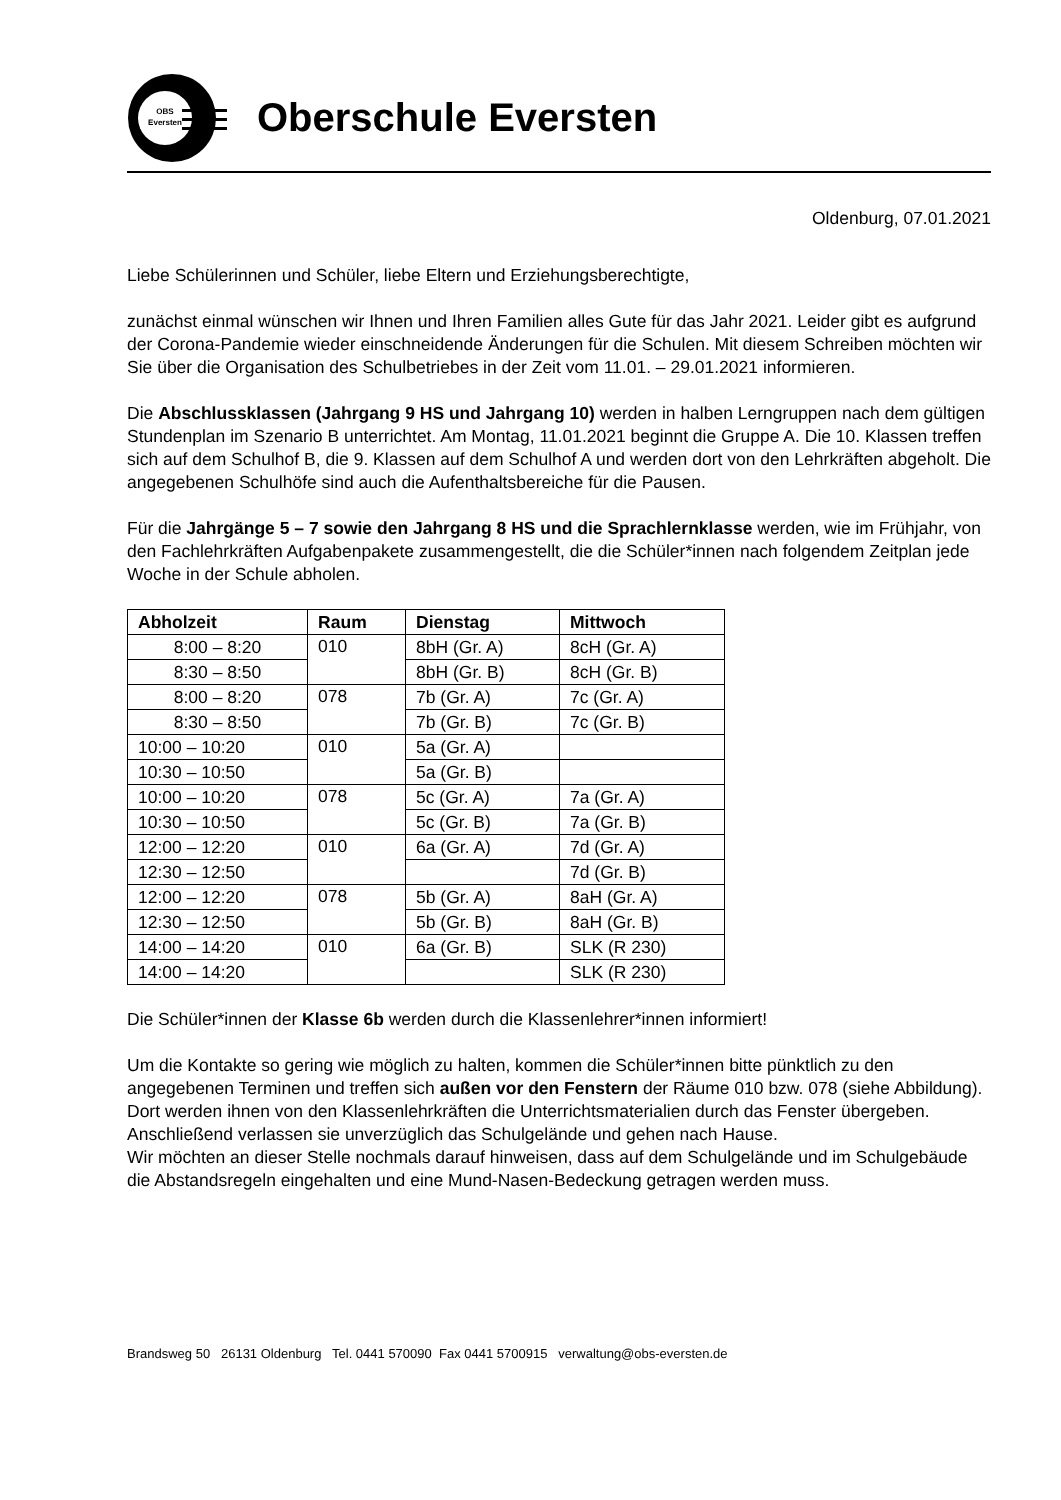OBS
Eversten
Oberschule Eversten
Oldenburg, 07.01.2021
Liebe Schülerinnen und Schüler, liebe Eltern und Erziehungsberechtigte,
zunächst einmal wünschen wir Ihnen und Ihren Familien alles Gute für das Jahr 2021. Leider gibt es aufgrund der Corona-Pandemie wieder einschneidende Änderungen für die Schulen. Mit diesem Schreiben möchten wir Sie über die Organisation des Schulbetriebes in der Zeit vom 11.01. – 29.01.2021 informieren.
Die Abschlussklassen (Jahrgang 9 HS und Jahrgang 10) werden in halben Lerngruppen nach dem gültigen Stundenplan im Szenario B unterrichtet. Am Montag, 11.01.2021 beginnt die Gruppe A. Die 10. Klassen treffen sich auf dem Schulhof B, die 9. Klassen auf dem Schulhof A und werden dort von den Lehrkräften abgeholt. Die angegebenen Schulhöfe sind auch die Aufenthaltsbereiche für die Pausen.
Für die Jahrgänge 5 – 7 sowie den Jahrgang 8 HS und die Sprachlernklasse werden, wie im Frühjahr, von den Fachlehrkräften Aufgabenpakete zusammengestellt, die die Schüler*innen nach folgendem Zeitplan jede Woche in der Schule abholen.
| Abholzeit | Raum | Dienstag | Mittwoch |
| --- | --- | --- | --- |
| 8:00 – 8:20 | 010 | 8bH (Gr. A) | 8cH (Gr. A) |
| 8:30 – 8:50 | | 8bH (Gr. B) | 8cH (Gr. B) |
| 8:00 – 8:20 | 078 | 7b (Gr. A) | 7c (Gr. A) |
| 8:30 – 8:50 | | 7b (Gr. B) | 7c (Gr. B) |
| 10:00 – 10:20 | 010 | 5a (Gr. A) | |
| 10:30 – 10:50 | | 5a (Gr. B) | |
| 10:00 – 10:20 | 078 | 5c (Gr. A) | 7a (Gr. A) |
| 10:30 – 10:50 | | 5c (Gr. B) | 7a (Gr. B) |
| 12:00 – 12:20 | 010 | 6a (Gr. A) | 7d (Gr. A) |
| 12:30 – 12:50 | | | 7d (Gr. B) |
| 12:00 – 12:20 | 078 | 5b (Gr. A) | 8aH (Gr. A) |
| 12:30 – 12:50 | | 5b (Gr. B) | 8aH (Gr. B) |
| 14:00 – 14:20 | 010 | 6a (Gr. B) | SLK (R 230) |
| 14:00 – 14:20 | | | SLK (R 230) |
Die Schüler*innen der Klasse 6b werden durch die Klassenlehrer*innen informiert!
Um die Kontakte so gering wie möglich zu halten, kommen die Schüler*innen bitte pünktlich zu den angegebenen Terminen und treffen sich außen vor den Fenstern der Räume 010 bzw. 078 (siehe Abbildung). Dort werden ihnen von den Klassenlehrkräften die Unterrichtsmaterialien durch das Fenster übergeben. Anschließend verlassen sie unverzüglich das Schulgelände und gehen nach Hause.
Wir möchten an dieser Stelle nochmals darauf hinweisen, dass auf dem Schulgelände und im Schulgebäude die Abstandsregeln eingehalten und eine Mund-Nasen-Bedeckung getragen werden muss.
Brandsweg 50 26131 Oldenburg Tel. 0441 570090 Fax 0441 5700915 verwaltung@obs-eversten.de